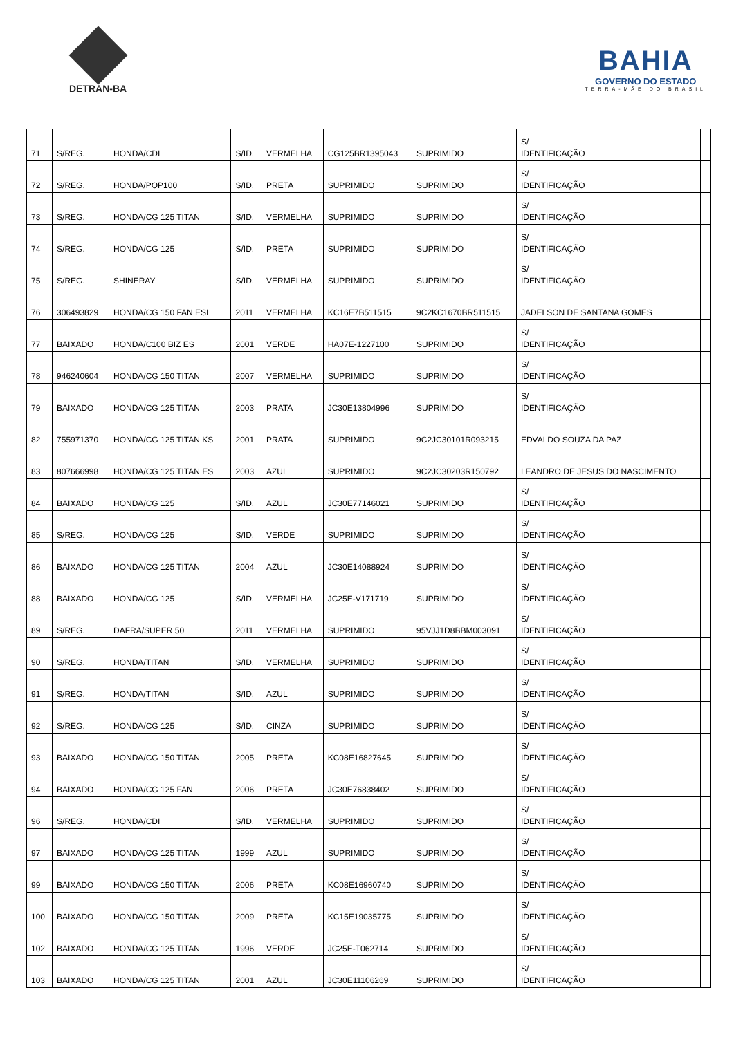DETRAN-BA
BAHIA
GOVERNO DO ESTADO
TERRA-MÃE DO BRASIL
| 71 | S/REG. | HONDA/CDI | S/ID. | VERMELHA | CG125BR1395043 | SUPRIMIDO | S/ IDENTIFICAÇÃO | |
| 72 | S/REG. | HONDA/POP100 | S/ID. | PRETA | SUPRIMIDO | SUPRIMIDO | S/ IDENTIFICAÇÃO | |
| 73 | S/REG. | HONDA/CG 125 TITAN | S/ID. | VERMELHA | SUPRIMIDO | SUPRIMIDO | S/ IDENTIFICAÇÃO | |
| 74 | S/REG. | HONDA/CG 125 | S/ID. | PRETA | SUPRIMIDO | SUPRIMIDO | S/ IDENTIFICAÇÃO | |
| 75 | S/REG. | SHINERAY | S/ID. | VERMELHA | SUPRIMIDO | SUPRIMIDO | S/ IDENTIFICAÇÃO | |
| 76 | 306493829 | HONDA/CG 150 FAN ESI | 2011 | VERMELHA | KC16E7B511515 | 9C2KC1670BR511515 | JADELSON DE SANTANA GOMES | |
| 77 | BAIXADO | HONDA/C100 BIZ ES | 2001 | VERDE | HA07E-1227100 | SUPRIMIDO | S/ IDENTIFICAÇÃO | |
| 78 | 946240604 | HONDA/CG 150 TITAN | 2007 | VERMELHA | SUPRIMIDO | SUPRIMIDO | S/ IDENTIFICAÇÃO | |
| 79 | BAIXADO | HONDA/CG 125 TITAN | 2003 | PRATA | JC30E13804996 | SUPRIMIDO | S/ IDENTIFICAÇÃO | |
| 82 | 755971370 | HONDA/CG 125 TITAN KS | 2001 | PRATA | SUPRIMIDO | 9C2JC30101R093215 | EDVALDO SOUZA DA PAZ | |
| 83 | 807666998 | HONDA/CG 125 TITAN ES | 2003 | AZUL | SUPRIMIDO | 9C2JC30203R150792 | LEANDRO DE JESUS DO NASCIMENTO | |
| 84 | BAIXADO | HONDA/CG 125 | S/ID. | AZUL | JC30E77146021 | SUPRIMIDO | S/ IDENTIFICAÇÃO | |
| 85 | S/REG. | HONDA/CG 125 | S/ID. | VERDE | SUPRIMIDO | SUPRIMIDO | S/ IDENTIFICAÇÃO | |
| 86 | BAIXADO | HONDA/CG 125 TITAN | 2004 | AZUL | JC30E14088924 | SUPRIMIDO | S/ IDENTIFICAÇÃO | |
| 88 | BAIXADO | HONDA/CG 125 | S/ID. | VERMELHA | JC25E-V171719 | SUPRIMIDO | S/ IDENTIFICAÇÃO | |
| 89 | S/REG. | DAFRA/SUPER 50 | 2011 | VERMELHA | SUPRIMIDO | 95VJJ1D8BBM003091 | S/ IDENTIFICAÇÃO | |
| 90 | S/REG. | HONDA/TITAN | S/ID. | VERMELHA | SUPRIMIDO | SUPRIMIDO | S/ IDENTIFICAÇÃO | |
| 91 | S/REG. | HONDA/TITAN | S/ID. | AZUL | SUPRIMIDO | SUPRIMIDO | S/ IDENTIFICAÇÃO | |
| 92 | S/REG. | HONDA/CG 125 | S/ID. | CINZA | SUPRIMIDO | SUPRIMIDO | S/ IDENTIFICAÇÃO | |
| 93 | BAIXADO | HONDA/CG 150 TITAN | 2005 | PRETA | KC08E16827645 | SUPRIMIDO | S/ IDENTIFICAÇÃO | |
| 94 | BAIXADO | HONDA/CG 125 FAN | 2006 | PRETA | JC30E76838402 | SUPRIMIDO | S/ IDENTIFICAÇÃO | |
| 96 | S/REG. | HONDA/CDI | S/ID. | VERMELHA | SUPRIMIDO | SUPRIMIDO | S/ IDENTIFICAÇÃO | |
| 97 | BAIXADO | HONDA/CG 125 TITAN | 1999 | AZUL | SUPRIMIDO | SUPRIMIDO | S/ IDENTIFICAÇÃO | |
| 99 | BAIXADO | HONDA/CG 150 TITAN | 2006 | PRETA | KC08E16960740 | SUPRIMIDO | S/ IDENTIFICAÇÃO | |
| 100 | BAIXADO | HONDA/CG 150 TITAN | 2009 | PRETA | KC15E19035775 | SUPRIMIDO | S/ IDENTIFICAÇÃO | |
| 102 | BAIXADO | HONDA/CG 125 TITAN | 1996 | VERDE | JC25E-T062714 | SUPRIMIDO | S/ IDENTIFICAÇÃO | |
| 103 | BAIXADO | HONDA/CG 125 TITAN | 2001 | AZUL | JC30E11106269 | SUPRIMIDO | S/ IDENTIFICAÇÃO | |